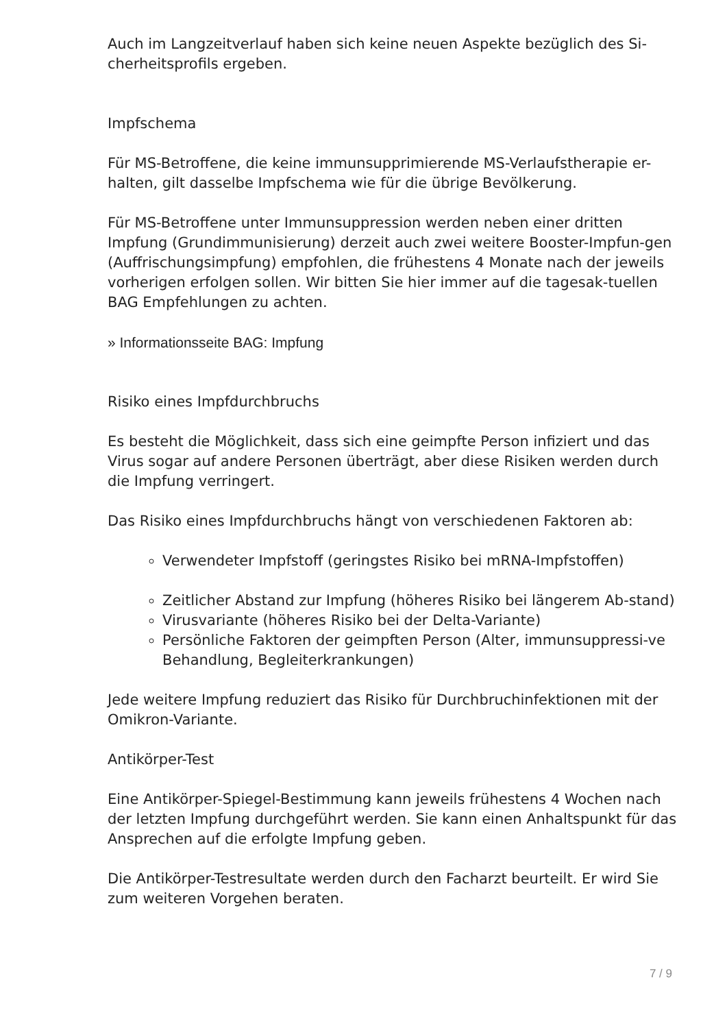Auch im Langzeitverlauf haben sich keine neuen Aspekte bezüglich des Si-cherheitsprofils ergeben.
Impfschema
Für MS-Betroffene, die keine immunsupprimierende MS-Verlaufstherapie er-halten, gilt dasselbe Impfschema wie für die übrige Bevölkerung.
Für MS-Betroffene unter Immunsuppression werden neben einer dritten Impfung (Grundimmunisierung) derzeit auch zwei weitere Booster-Impfun-gen (Auffrischungsimpfung) empfohlen, die frühestens 4 Monate nach der jeweils vorherigen erfolgen sollen. Wir bitten Sie hier immer auf die tagesak-tuellen BAG Empfehlungen zu achten.
» Informationsseite BAG: Impfung
Risiko eines Impfdurchbruchs
Es besteht die Möglichkeit, dass sich eine geimpfte Person infiziert und das Virus sogar auf andere Personen überträgt, aber diese Risiken werden durch die Impfung verringert.
Das Risiko eines Impfdurchbruchs hängt von verschiedenen Faktoren ab:
Verwendeter Impfstoff (geringstes Risiko bei mRNA-Impfstoffen)
Zeitlicher Abstand zur Impfung (höheres Risiko bei längerem Ab-stand)
Virusvariante (höheres Risiko bei der Delta-Variante)
Persönliche Faktoren der geimpften Person (Alter, immunsuppressi-ve Behandlung, Begleiterkrankungen)
Jede weitere Impfung reduziert das Risiko für Durchbruchinfektionen mit der Omikron-Variante.
Antikörper-Test
Eine Antikörper-Spiegel-Bestimmung kann jeweils frühestens 4 Wochen nach der letzten Impfung durchgeführt werden. Sie kann einen Anhaltspunkt für das Ansprechen auf die erfolgte Impfung geben.
Die Antikörper-Testresultate werden durch den Facharzt beurteilt. Er wird Sie zum weiteren Vorgehen beraten.
7 / 9